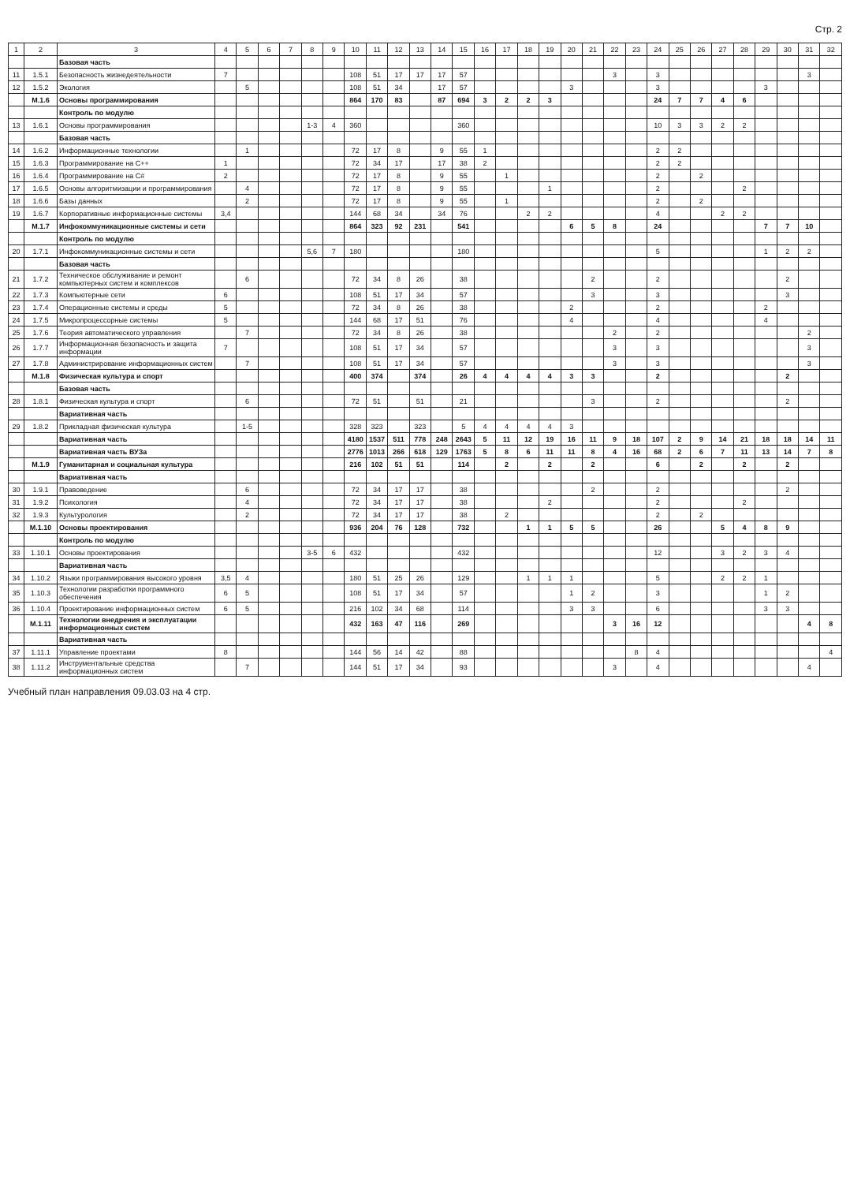Стр. 2
| 1 | 2 | 3 | 4 | 5 | 6 | 7 | 8 | 9 | 10 | 11 | 12 | 13 | 14 | 15 | 16 | 17 | 18 | 19 | 20 | 21 | 22 | 23 | 24 | 25 | 26 | 27 | 28 | 29 | 30 | 31 | 32 |
| --- | --- | --- | --- | --- | --- | --- | --- | --- | --- | --- | --- | --- | --- | --- | --- | --- | --- | --- | --- | --- | --- | --- | --- | --- | --- | --- | --- | --- | --- | --- | --- |
| | | Базовая часть | | | | | | | | | | | | | | | | | | | | | | | | | | | | | |
| 11 | 1.5.1 | Безопасность жизнедеятельности | 7 | | | | | | 108 | 51 | 17 | 17 | 17 | 57 | | | | | | | 3 | | 3 | | | | | | | 3 | |
| 12 | 1.5.2 | Экология | | 5 | | | | | 108 | 51 | 34 | | 17 | 57 | | | | | 3 | | | | 3 | | | | | 3 | | | |
| | М.1.6 | Основы программирования | | | | | | | 864 | 170 | 83 | | 87 | 694 | 3 | 2 | 2 | 3 | | | | | 24 | 7 | 7 | 4 | 6 | | | | |
| | | Контроль по модулю | | | | | | | | | | | | | | | | | | | | | | | | | | | | | |
| 13 | 1.6.1 | Основы программирования | | | | | 1-3 | 4 | 360 | | | | | 360 | | | | | | | | | 10 | 3 | 3 | 2 | 2 | | | | |
| | | Базовая часть | | | | | | | | | | | | | | | | | | | | | | | | | | | | | |
| 14 | 1.6.2 | Информационные технологии | | 1 | | | | | 72 | 17 | 8 | | 9 | 55 | 1 | | | | | | | | 2 | 2 | | | | | | | |
| 15 | 1.6.3 | Программирование на C++ | 1 | | | | | | 72 | 34 | 17 | | 17 | 38 | 2 | | | | | | | | 2 | 2 | | | | | | | |
| 16 | 1.6.4 | Программирование на C# | 2 | | | | | | 72 | 17 | 8 | | 9 | 55 | | 1 | | | | | | | 2 | | 2 | | | | | | |
| 17 | 1.6.5 | Основы алгоритмизации и программирования | | 4 | | | | | 72 | 17 | 8 | | 9 | 55 | | | | 1 | | | | | 2 | | | | 2 | | | | |
| 18 | 1.6.6 | Базы данных | | 2 | | | | | 72 | 17 | 8 | | 9 | 55 | | 1 | | | | | | | 2 | | 2 | | | | | | |
| 19 | 1.6.7 | Корпоративные информационные системы | 3,4 | | | | | | 144 | 68 | 34 | | 34 | 76 | | | 2 | 2 | | | | | 4 | | | 2 | 2 | | | | |
| | М.1.7 | Инфокоммуникационные системы и сети | | | | | | | 864 | 323 | 92 | 231 | | 541 | | | | | 6 | 5 | 8 | | 24 | | | | | 7 | 7 | 10 | |
| | | Контроль по модулю | | | | | | | | | | | | | | | | | | | | | | | | | | | | | |
| 20 | 1.7.1 | Инфокоммуникационные системы и сети | | | | | 5,6 | 7 | 180 | | | | | 180 | | | | | | | | | 5 | | | | | 1 | 2 | 2 | |
| | | Базовая часть | | | | | | | | | | | | | | | | | | | | | | | | | | | | | |
| 21 | 1.7.2 | Техническое обслуживание и ремонт компьютерных систем и комплексов | | 6 | | | | | 72 | 34 | 8 | 26 | | 38 | | | | | | 2 | | | 2 | | | | | | 2 | | |
| 22 | 1.7.3 | Компьютерные сети | 6 | | | | | | 108 | 51 | 17 | 34 | | 57 | | | | | | 3 | | | 3 | | | | | | 3 | | |
| 23 | 1.7.4 | Операционные системы и среды | 5 | | | | | | 72 | 34 | 8 | 26 | | 38 | | | | | 2 | | | | 2 | | | | | 2 | | | |
| 24 | 1.7.5 | Микропроцессорные системы | 5 | | | | | | 144 | 68 | 17 | 51 | | 76 | | | | | 4 | | | | 4 | | | | | 4 | | | |
| 25 | 1.7.6 | Теория автоматического управления | | 7 | | | | | 72 | 34 | 8 | 26 | | 38 | | | | | | | 2 | | 2 | | | | | | | 2 | |
| 26 | 1.7.7 | Информационная безопасность и защита информации | 7 | | | | | | 108 | 51 | 17 | 34 | | 57 | | | | | | | 3 | | 3 | | | | | | | 3 | |
| 27 | 1.7.8 | Администрирование информационных систем | | 7 | | | | | 108 | 51 | 17 | 34 | | 57 | | | | | | | 3 | | 3 | | | | | | | 3 | |
| | М.1.8 | Физическая культура и спорт | | | | | | | 400 | 374 | | 374 | | 26 | 4 | 4 | 4 | 4 | 3 | 3 | | | 2 | | | | | | 2 | | |
| | | Базовая часть | | | | | | | | | | | | | | | | | | | | | | | | | | | | | |
| 28 | 1.8.1 | Физическая культура и спорт | | 6 | | | | | 72 | 51 | | 51 | | 21 | | | | | | 3 | | | 2 | | | | | | 2 | | |
| | | Вариативная часть | | | | | | | | | | | | | | | | | | | | | | | | | | | | | |
| 29 | 1.8.2 | Прикладная физическая культура | | 1-5 | | | | | 328 | 323 | | 323 | | 5 | 4 | 4 | 4 | 4 | 3 | | | | | | | | | | | | |
| | | Вариативная часть | | | | | | | 4180 | 1537 | 511 | 778 | 248 | 2643 | 5 | 11 | 12 | 19 | 16 | 11 | 9 | 18 | 107 | 2 | 9 | 14 | 21 | 18 | 18 | 14 | 11 |
| | | Вариативная часть ВУЗа | | | | | | | 2776 | 1013 | 266 | 618 | 129 | 1763 | 5 | 8 | 6 | 11 | 11 | 8 | 4 | 16 | 68 | 2 | 6 | 7 | 11 | 13 | 14 | 7 | 8 |
| | М.1.9 | Гуманитарная и социальная культура | | | | | | | 216 | 102 | 51 | 51 | | 114 | | 2 | | 2 | | 2 | | | 6 | | 2 | | 2 | | 2 | | |
| | | Вариативная часть | | | | | | | | | | | | | | | | | | | | | | | | | | | | | |
| 30 | 1.9.1 | Правоведение | | 6 | | | | | 72 | 34 | 17 | 17 | | 38 | | | | | | 2 | | | 2 | | | | | | 2 | | |
| 31 | 1.9.2 | Психология | | 4 | | | | | 72 | 34 | 17 | 17 | | 38 | | | | 2 | | | | | 2 | | | | 2 | | | | |
| 32 | 1.9.3 | Культурология | | 2 | | | | | 72 | 34 | 17 | 17 | | 38 | | 2 | | | | | | | 2 | | 2 | | | | | | |
| | М.1.10 | Основы проектирования | | | | | | | 936 | 204 | 76 | 128 | | 732 | | | 1 | 1 | 5 | 5 | | | 26 | | | 5 | 4 | 8 | 9 | | |
| | | Контроль по модулю | | | | | | | | | | | | | | | | | | | | | | | | | | | | | |
| 33 | 1.10.1 | Основы проектирования | | | | | 3-5 | 6 | 432 | | | | | 432 | | | | | | | | | 12 | | | 3 | 2 | 3 | 4 | | |
| | | Вариативная часть | | | | | | | | | | | | | | | | | | | | | | | | | | | | | |
| 34 | 1.10.2 | Языки программирования высокого уровня | 3,5 | 4 | | | | | 180 | 51 | 25 | 26 | | 129 | | | 1 | 1 | 1 | | | | 5 | | | 2 | 2 | 1 | | | |
| 35 | 1.10.3 | Технологии разработки программного обеспечения | 6 | 5 | | | | | 108 | 51 | 17 | 34 | | 57 | | | | | 1 | 2 | | | 3 | | | | | 1 | 2 | | |
| 36 | 1.10.4 | Проектирование информационных систем | 6 | 5 | | | | | 216 | 102 | 34 | 68 | | 114 | | | | | 3 | 3 | | | 6 | | | | | 3 | 3 | | |
| | М.1.11 | Технологии внедрения и эксплуатации информационных систем | | | | | | | 432 | 163 | 47 | 116 | | 269 | | | | | | | 3 | 16 | 12 | | | | | | | 4 | 8 |
| | | Вариативная часть | | | | | | | | | | | | | | | | | | | | | | | | | | | | | |
| 37 | 1.11.1 | Управление проектами | 8 | | | | | | 144 | 56 | 14 | 42 | | 88 | | | | | | | | 8 | 4 | | | | | | | | 4 |
| 38 | 1.11.2 | Инструментальные средства информационных систем | | 7 | | | | | 144 | 51 | 17 | 34 | | 93 | | | | | | | 3 | | 4 | | | | | | | 4 | |
Учебный план направления 09.03.03 на 4 стр.